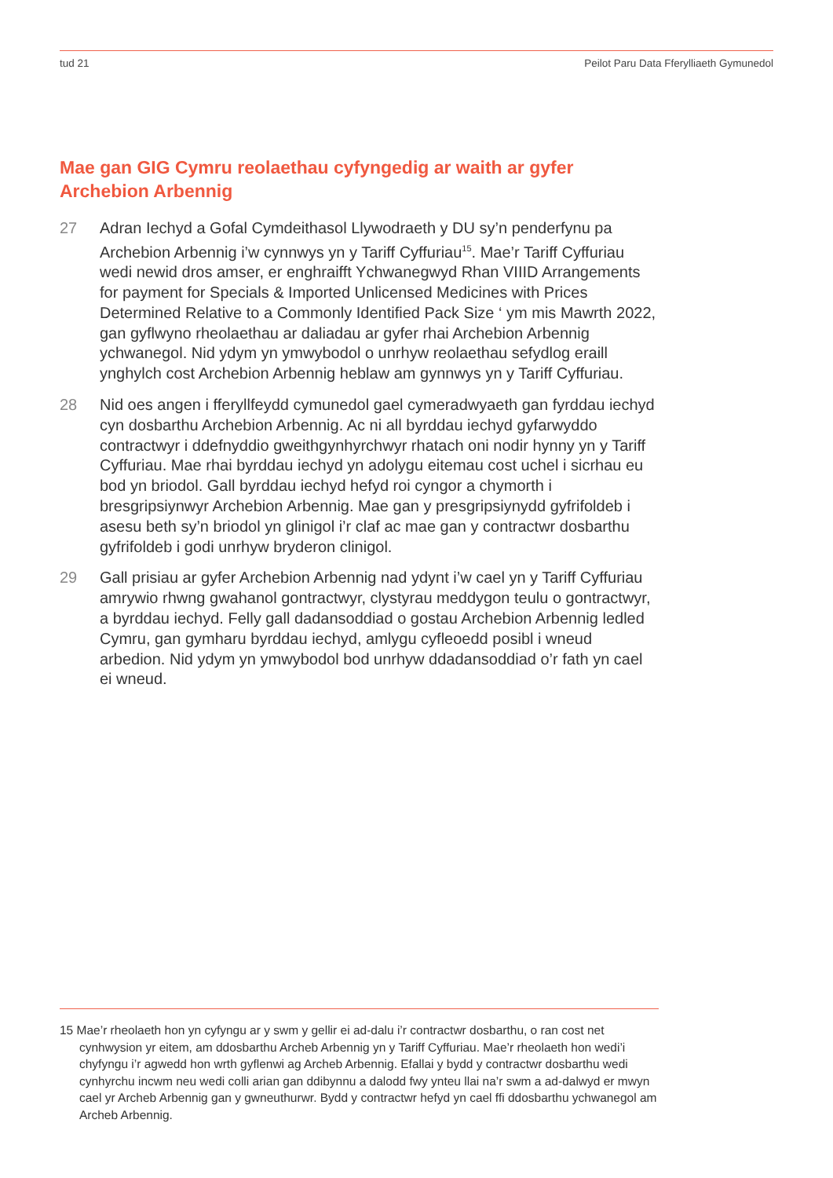tud 21 Peilot Paru Data Fferylliaeth Gymunedol
Mae gan GIG Cymru reolaethau cyfyngedig ar waith ar gyfer Archebion Arbennig
27 Adran Iechyd a Gofal Cymdeithasol Llywodraeth y DU sy’n penderfynu pa Archebion Arbennig i’w cynnwys yn y Tariff Cyffuriau<sup>15</sup>. Mae’r Tariff Cyffuriau wedi newid dros amser, er enghraifft Ychwanegwyd Rhan VIIID Arrangements for payment for Specials & Imported Unlicensed Medicines with Prices Determined Relative to a Commonly Identified Pack Size ‘ ym mis Mawrth 2022, gan gyflwyno rheolaethau ar daliadau ar gyfer rhai Archebion Arbennig ychwanegol. Nid ydym yn ymwybodol o unrhyw reolaethau sefydlog eraill ynghylch cost Archebion Arbennig heblaw am gynnwys yn y Tariff Cyffuriau.
28 Nid oes angen i fferyllfeydd cymunedol gael cymeradwyaeth gan fyrddau iechyd cyn dosbarthu Archebion Arbennig. Ac ni all byrddau iechyd gyfarwyddo contractwyr i ddefnyddio gweithgynhyrchwyr rhatach oni nodir hynny yn y Tariff Cyffuriau. Mae rhai byrddau iechyd yn adolygu eitemau cost uchel i sicrhau eu bod yn briodol. Gall byrddau iechyd hefyd roi cyngor a chymorth i bresgripsiynwyr Archebion Arbennig. Mae gan y presgripsiynydd gyfrifoldeb i asesu beth sy’n briodol yn glinigol i’r claf ac mae gan y contractwr dosbarthu gyfrifoldeb i godi unrhyw bryderon clinigol.
29 Gall prisiau ar gyfer Archebion Arbennig nad ydynt i’w cael yn y Tariff Cyffuriau amrywio rhwng gwahanol gontractwyr, clystyrau meddygon teulu o gontractwyr, a byrddau iechyd. Felly gall dadansoddiad o gostau Archebion Arbennig ledled Cymru, gan gymharu byrddau iechyd, amlygu cyfleoedd posibl i wneud arbedion. Nid ydym yn ymwybodol bod unrhyw ddadansoddiad o’r fath yn cael ei wneud.
15 Mae’r rheolaeth hon yn cyfyngu ar y swm y gellir ei ad-dalu i’r contractwr dosbarthu, o ran cost net cynhwysion yr eitem, am ddosbarthu Archeb Arbennig yn y Tariff Cyffuriau. Mae’r rheolaeth hon wedi’i chyfyngu i’r agwedd hon wrth gyflenwi ag Archeb Arbennig. Efallai y bydd y contractwr dosbarthu wedi cynhyrchu incwm neu wedi colli arian gan ddibynnu a dalodd fwy ynteu llai na’r swm a ad-dalwyd er mwyn cael yr Archeb Arbennig gan y gwneuthurwr. Bydd y contractwr hefyd yn cael ffi ddosbarthu ychwanegol am Archeb Arbennig.